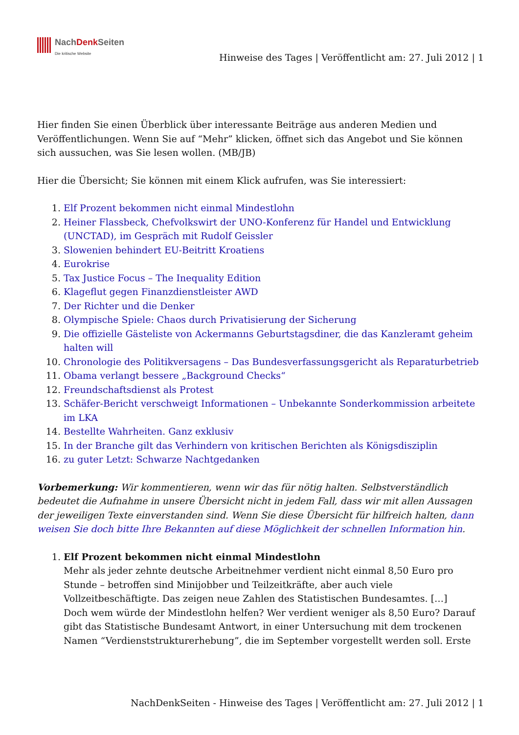NachDenk Seiten
Die kritische Website
Hinweise des Tages | Veröffentlicht am: 27. Juli 2012 | 1
Hier finden Sie einen Überblick über interessante Beiträge aus anderen Medien und Veröffentlichungen. Wenn Sie auf “Mehr” klicken, öffnet sich das Angebot und Sie können sich aussuchen, was Sie lesen wollen. (MB/JB)
Hier die Übersicht; Sie können mit einem Klick aufrufen, was Sie interessiert:
1. Elf Prozent bekommen nicht einmal Mindestlohn
2. Heiner Flassbeck, Chefvolkswirt der UNO-Konferenz für Handel und Entwicklung (UNCTAD), im Gespräch mit Rudolf Geissler
3. Slowenien behindert EU-Beitritt Kroatiens
4. Eurokrise
5. Tax Justice Focus – The Inequality Edition
6. Klageflut gegen Finanzdienstleister AWD
7. Der Richter und die Denker
8. Olympische Spiele: Chaos durch Privatisierung der Sicherung
9. Die offizielle Gästeliste von Ackermanns Geburtstagsdiner, die das Kanzleramt geheim halten will
10. Chronologie des Politikversagens – Das Bundesverfassungsgericht als Reparaturbetrieb
11. Obama verlangt bessere „Background Checks“
12. Freundschaftsdienst als Protest
13. Schäfer-Bericht verschweigt Informationen – Unbekannte Sonderkommission arbeitete im LKA
14. Bestellte Wahrheiten. Ganz exklusiv
15. In der Branche gilt das Verhindern von kritischen Berichten als Königsdisziplin
16. zu guter Letzt: Schwarze Nachtgedanken
Vorbemerkung: Wir kommentieren, wenn wir das für nötig halten. Selbstverständlich bedeutet die Aufnahme in unsere Übersicht nicht in jedem Fall, dass wir mit allen Aussagen der jeweiligen Texte einverstanden sind. Wenn Sie diese Übersicht für hilfreich halten, dann weisen Sie doch bitte Ihre Bekannten auf diese Möglichkeit der schnellen Information hin.
1. Elf Prozent bekommen nicht einmal Mindestlohn
Mehr als jeder zehnte deutsche Arbeitnehmer verdient nicht einmal 8,50 Euro pro Stunde – betroffen sind Minijobber und Teilzeitkräfte, aber auch viele Vollzeitbeschäftigte. Das zeigen neue Zahlen des Statistischen Bundesamtes. […]
Doch wem würde der Mindestlohn helfen? Wer verdient weniger als 8,50 Euro? Darauf gibt das Statistische Bundesamt Antwort, in einer Untersuchung mit dem trockenen Namen “Verdienststrukturerhebung”, die im September vorgestellt werden soll. Erste
NachDenkSeiten - Hinweise des Tages | Veröffentlicht am: 27. Juli 2012 | 1